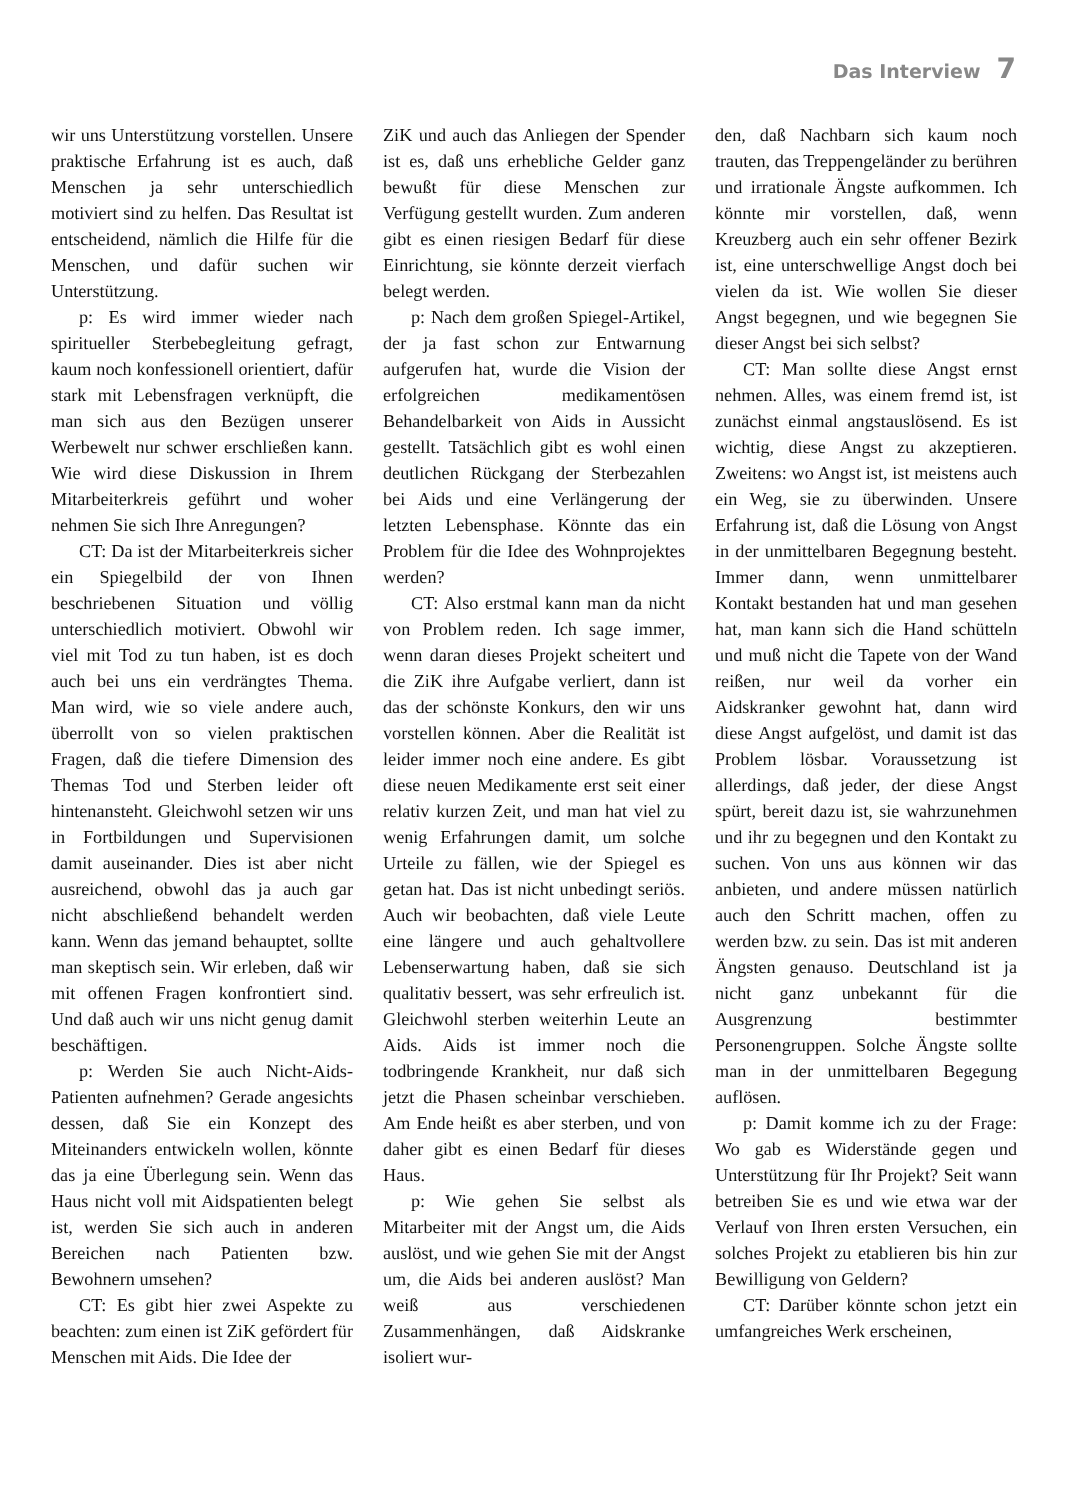Das Interview 7
wir uns Unterstützung vorstellen. Unsere praktische Erfahrung ist es auch, daß Menschen ja sehr unterschiedlich motiviert sind zu helfen. Das Resultat ist entscheidend, nämlich die Hilfe für die Menschen, und dafür suchen wir Unterstützung.
p: Es wird immer wieder nach spiritueller Sterbebegleitung gefragt, kaum noch konfessionell orientiert, dafür stark mit Lebensfragen verknüpft, die man sich aus den Bezügen unserer Werbewelt nur schwer erschließen kann. Wie wird diese Diskussion in Ihrem Mitarbeiterkreis geführt und woher nehmen Sie sich Ihre Anregungen?
CT: Da ist der Mitarbeiterkreis sicher ein Spiegelbild der von Ihnen beschriebenen Situation und völlig unterschiedlich motiviert. Obwohl wir viel mit Tod zu tun haben, ist es doch auch bei uns ein verdrängtes Thema. Man wird, wie so viele andere auch, überrollt von so vielen praktischen Fragen, daß die tiefere Dimension des Themas Tod und Sterben leider oft hintenansteht. Gleichwohl setzen wir uns in Fortbildungen und Supervisionen damit auseinander. Dies ist aber nicht ausreichend, obwohl das ja auch gar nicht abschließend behandelt werden kann. Wenn das jemand behauptet, sollte man skeptisch sein. Wir erleben, daß wir mit offenen Fragen konfrontiert sind. Und daß auch wir uns nicht genug damit beschäftigen.
p: Werden Sie auch Nicht-Aids-Patienten aufnehmen? Gerade angesichts dessen, daß Sie ein Konzept des Miteinanders entwickeln wollen, könnte das ja eine Überlegung sein. Wenn das Haus nicht voll mit Aidspatienten belegt ist, werden Sie sich auch in anderen Bereichen nach Patienten bzw. Bewohnern umsehen?
CT: Es gibt hier zwei Aspekte zu beachten: zum einen ist ZiK gefördert für Menschen mit Aids. Die Idee der
ZiK und auch das Anliegen der Spender ist es, daß uns erhebliche Gelder ganz bewußt für diese Menschen zur Verfügung gestellt wurden. Zum anderen gibt es einen riesigen Bedarf für diese Einrichtung, sie könnte derzeit vierfach belegt werden.
p: Nach dem großen Spiegel-Artikel, der ja fast schon zur Entwarnung aufgerufen hat, wurde die Vision der erfolgreichen medikamentösen Behandelbarkeit von Aids in Aussicht gestellt. Tatsächlich gibt es wohl einen deutlichen Rückgang der Sterbezahlen bei Aids und eine Verlängerung der letzten Lebensphase. Könnte das ein Problem für die Idee des Wohnprojektes werden?
CT: Also erstmal kann man da nicht von Problem reden. Ich sage immer, wenn daran dieses Projekt scheitert und die ZiK ihre Aufgabe verliert, dann ist das der schönste Konkurs, den wir uns vorstellen können. Aber die Realität ist leider immer noch eine andere. Es gibt diese neuen Medikamente erst seit einer relativ kurzen Zeit, und man hat viel zu wenig Erfahrungen damit, um solche Urteile zu fällen, wie der Spiegel es getan hat. Das ist nicht unbedingt seriös. Auch wir beobachten, daß viele Leute eine längere und auch gehaltvollere Lebenserwartung haben, daß sie sich qualitativ bessert, was sehr erfreulich ist. Gleichwohl sterben weiterhin Leute an Aids. Aids ist immer noch die todbringende Krankheit, nur daß sich jetzt die Phasen scheinbar verschieben. Am Ende heißt es aber sterben, und von daher gibt es einen Bedarf für dieses Haus.
p: Wie gehen Sie selbst als Mitarbeiter mit der Angst um, die Aids auslöst, und wie gehen Sie mit der Angst um, die Aids bei anderen auslöst? Man weiß aus verschiedenen Zusammenhängen, daß Aidskranke isoliert wur-
den, daß Nachbarn sich kaum noch trauten, das Treppengeländer zu berühren und irrationale Ängste aufkommen. Ich könnte mir vorstellen, daß, wenn Kreuzberg auch ein sehr offener Bezirk ist, eine unterschwellige Angst doch bei vielen da ist. Wie wollen Sie dieser Angst begegnen, und wie begegnen Sie dieser Angst bei sich selbst?
CT: Man sollte diese Angst ernst nehmen. Alles, was einem fremd ist, ist zunächst einmal angstauslösend. Es ist wichtig, diese Angst zu akzeptieren. Zweitens: wo Angst ist, ist meistens auch ein Weg, sie zu überwinden. Unsere Erfahrung ist, daß die Lösung von Angst in der unmittelbaren Begegnung besteht. Immer dann, wenn unmittelbarer Kontakt bestanden hat und man gesehen hat, man kann sich die Hand schütteln und muß nicht die Tapete von der Wand reißen, nur weil da vorher ein Aidskranker gewohnt hat, dann wird diese Angst aufgelöst, und damit ist das Problem lösbar. Voraussetzung ist allerdings, daß jeder, der diese Angst spürt, bereit dazu ist, sie wahrzunehmen und ihr zu begegnen und den Kontakt zu suchen. Von uns aus können wir das anbieten, und andere müssen natürlich auch den Schritt machen, offen zu werden bzw. zu sein. Das ist mit anderen Ängsten genauso. Deutschland ist ja nicht ganz unbekannt für die Ausgrenzung bestimmter Personengruppen. Solche Ängste sollte man in der unmittelbaren Begegung auflösen.
p: Damit komme ich zu der Frage: Wo gab es Widerstände gegen und Unterstützung für Ihr Projekt? Seit wann betreiben Sie es und wie etwa war der Verlauf von Ihren ersten Versuchen, ein solches Projekt zu etablieren bis hin zur Bewilligung von Geldern?
CT: Darüber könnte schon jetzt ein umfangreiches Werk erscheinen,